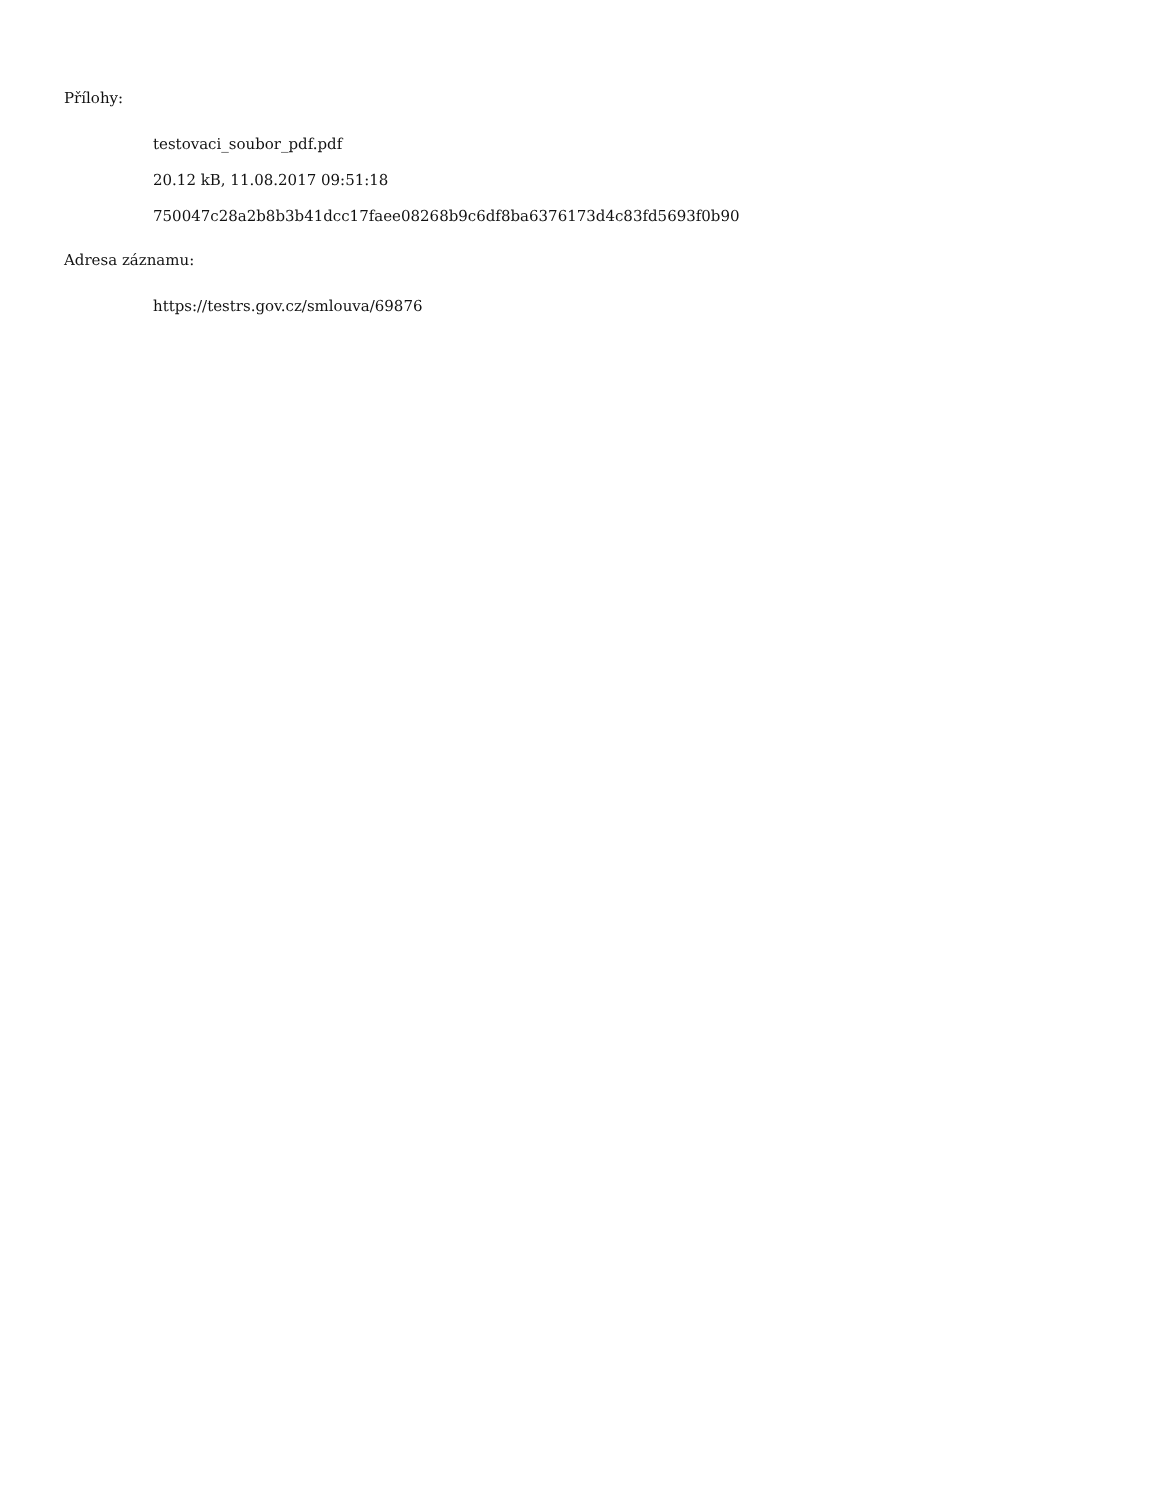Přílohy:
testovaci_soubor_pdf.pdf
20.12 kB, 11.08.2017 09:51:18
750047c28a2b8b3b41dcc17faee08268b9c6df8ba6376173d4c83fd5693f0b90
Adresa záznamu:
https://testrs.gov.cz/smlouva/69876